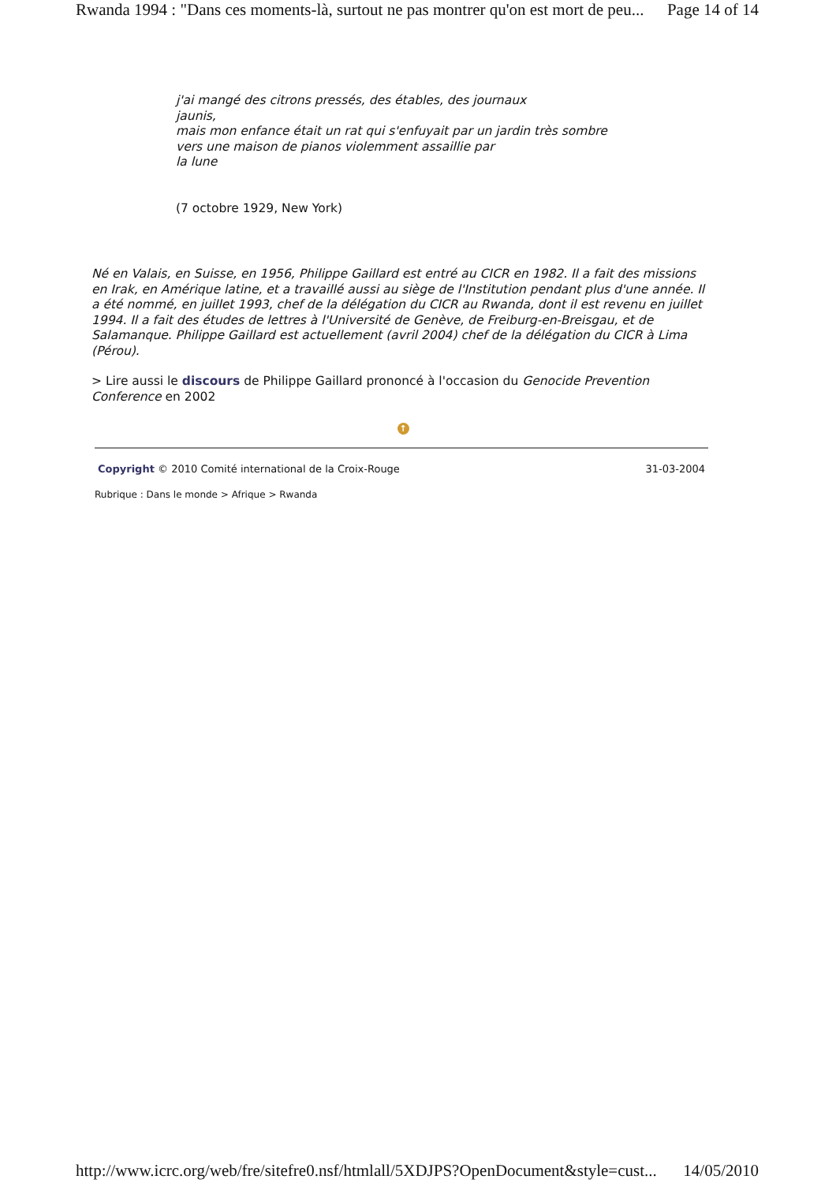Rwanda 1994 : "Dans ces moments-là, surtout ne pas montrer qu'on est mort de peu... Page 14 of 14
j'ai mangé des citrons pressés, des étables, des journaux
jaunis,
mais mon enfance était un rat qui s'enfuyait par un jardin très sombre
vers une maison de pianos violemment assaillie par
la lune
(7 octobre 1929, New York)
Né en Valais, en Suisse, en 1956, Philippe Gaillard est entré au CICR en 1982. Il a fait des missions en Irak, en Amérique latine, et a travaillé aussi au siège de l'Institution pendant plus d'une année. Il a été nommé, en juillet 1993, chef de la délégation du CICR au Rwanda, dont il est revenu en juillet 1994. Il a fait des études de lettres à l'Université de Genève, de Freiburg-en-Breisgau, et de Salamanque. Philippe Gaillard est actuellement (avril 2004) chef de la délégation du CICR à Lima (Pérou).
> Lire aussi le discours de Philippe Gaillard prononcé à l'occasion du Genocide Prevention Conference en 2002
↑
Copyright © 2010 Comité international de la Croix-Rouge 31-03-2004
Rubrique : Dans le monde > Afrique > Rwanda
http://www.icrc.org/web/fre/sitefre0.nsf/htmlall/5XDJPS?OpenDocument&style=cust... 14/05/2010